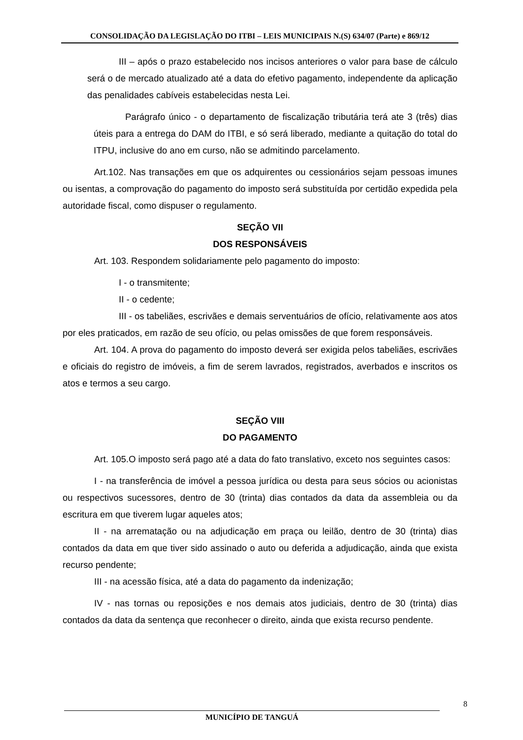CONSOLIDAÇÃO DA LEGISLAÇÃO DO ITBI – LEIS MUNICIPAIS N.(S) 634/07 (Parte) e 869/12
III – após o prazo estabelecido nos incisos anteriores o valor para base de cálculo será o de mercado atualizado até a data do efetivo pagamento, independente da aplicação das penalidades cabíveis estabelecidas nesta Lei.
Parágrafo único - o departamento de fiscalização tributária terá ate 3 (três) dias úteis para a entrega do DAM do ITBI, e só será liberado, mediante a quitação do total do ITPU, inclusive do ano em curso, não se admitindo parcelamento.
Art.102. Nas transações em que os adquirentes ou cessionários sejam pessoas imunes ou isentas, a comprovação do pagamento do imposto será substituída por certidão expedida pela autoridade fiscal, como dispuser o regulamento.
SEÇÃO VII
DOS RESPONSÁVEIS
Art. 103. Respondem solidariamente pelo pagamento do imposto:
I - o transmitente;
II - o cedente;
III - os tabeliães, escrivães e demais serventuários de ofício, relativamente aos atos por eles praticados, em razão de seu ofício, ou pelas omissões de que forem responsáveis.
Art. 104. A prova do pagamento do imposto deverá ser exigida pelos tabeliães, escrivães e oficiais do registro de imóveis, a fim de serem lavrados, registrados, averbados e inscritos os atos e termos a seu cargo.
SEÇÃO VIII
DO PAGAMENTO
Art. 105.O imposto será pago até a data do fato translativo, exceto nos seguintes casos:
I - na transferência de imóvel a pessoa jurídica ou desta para seus sócios ou acionistas ou respectivos sucessores, dentro de 30 (trinta) dias contados da data da assembleia ou da escritura em que tiverem lugar aqueles atos;
II - na arrematação ou na adjudicação em praça ou leilão, dentro de 30 (trinta) dias contados da data em que tiver sido assinado o auto ou deferida a adjudicação, ainda que exista recurso pendente;
III - na acessão física, até a data do pagamento da indenização;
IV - nas tornas ou reposições e nos demais atos judiciais, dentro de 30 (trinta) dias contados da data da sentença que reconhecer o direito, ainda que exista recurso pendente.
8
MUNICÍPIO DE TANGUÁ